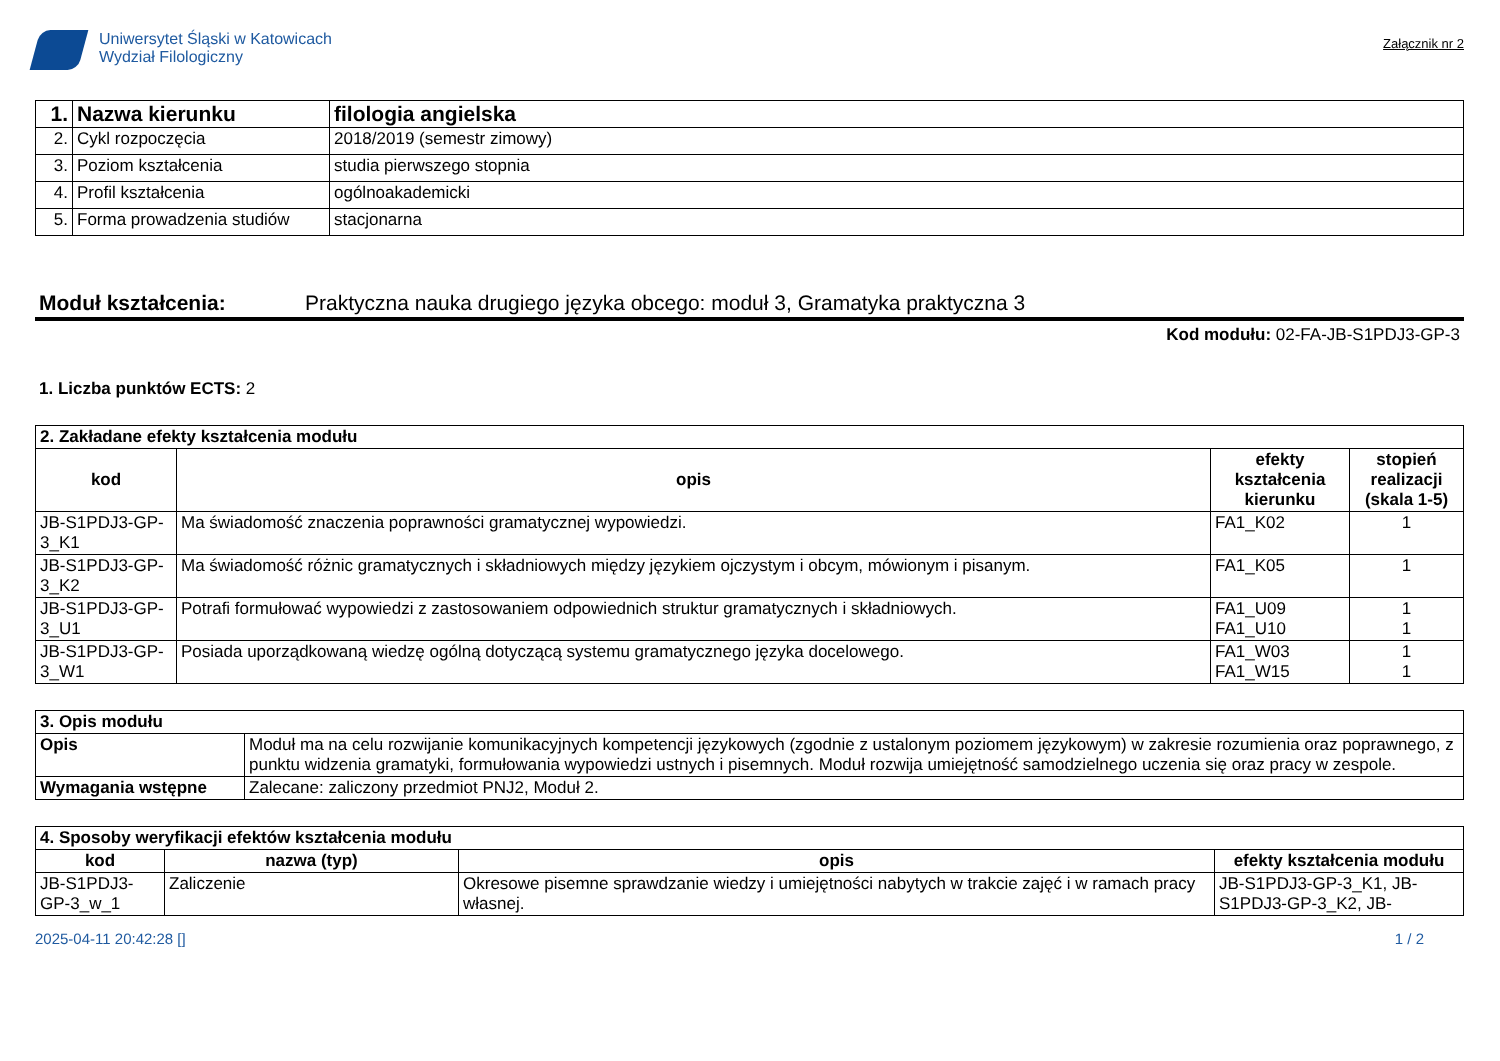Uniwersytet Śląski w Katowicach
Wydział Filologiczny
Załącznik nr 2
| 1. | Nazwa kierunku | filologia angielska |
| 2. | Cykl rozpoczęcia | 2018/2019 (semestr zimowy) |
| 3. | Poziom kształcenia | studia pierwszego stopnia |
| 4. | Profil kształcenia | ogólnoakademicki |
| 5. | Forma prowadzenia studiów | stacjonarna |
Moduł kształcenia: Praktyczna nauka drugiego języka obcego: moduł 3, Gramatyka praktyczna 3
Kod modułu: 02-FA-JB-S1PDJ3-GP-3
1. Liczba punktów ECTS: 2
| 2. Zakładane efekty kształcenia modułu | | | |
| kod | opis | efekty kształcenia kierunku | stopień realizacji (skala 1-5) |
| JB-S1PDJ3-GP-3_K1 | Ma świadomość znaczenia poprawności gramatycznej wypowiedzi. | FA1_K02 | 1 |
| JB-S1PDJ3-GP-3_K2 | Ma świadomość różnic gramatycznych i składniowych między językiem ojczystym i obcym, mówionym i pisanym. | FA1_K05 | 1 |
| JB-S1PDJ3-GP-3_U1 | Potrafi formułować wypowiedzi z zastosowaniem odpowiednich struktur gramatycznych i składniowych. | FA1_U09 FA1_U10 | 1 1 |
| JB-S1PDJ3-GP-3_W1 | Posiada uporządkowaną wiedzę ogólną dotyczącą systemu gramatycznego języka docelowego. | FA1_W03 FA1_W15 | 1 1 |
| 3. Opis modułu | |
| Opis | Moduł ma na celu rozwijanie komunikacyjnych kompetencji językowych (zgodnie z ustalonym poziomem językowym) w zakresie rozumienia oraz poprawnego, z punktu widzenia gramatyki, formułowania wypowiedzi ustnych i pisemnych. Moduł rozwija umiejętność samodzielnego uczenia się oraz pracy w zespole. |
| Wymagania wstępne | Zalecane: zaliczony przedmiot PNJ2, Moduł 2. |
| 4. Sposoby weryfikacji efektów kształcenia modułu | | | |
| kod | nazwa (typ) | opis | efekty kształcenia modułu |
| JB-S1PDJ3-GP-3_w_1 | Zaliczenie | Okresowe pisemne sprawdzanie wiedzy i umiejętności nabytych w trakcie zajęć i w ramach pracy własnej. | JB-S1PDJ3-GP-3_K1, JB-S1PDJ3-GP-3_K2, JB- |
2025-04-11 20:42:28 [] 1 / 2